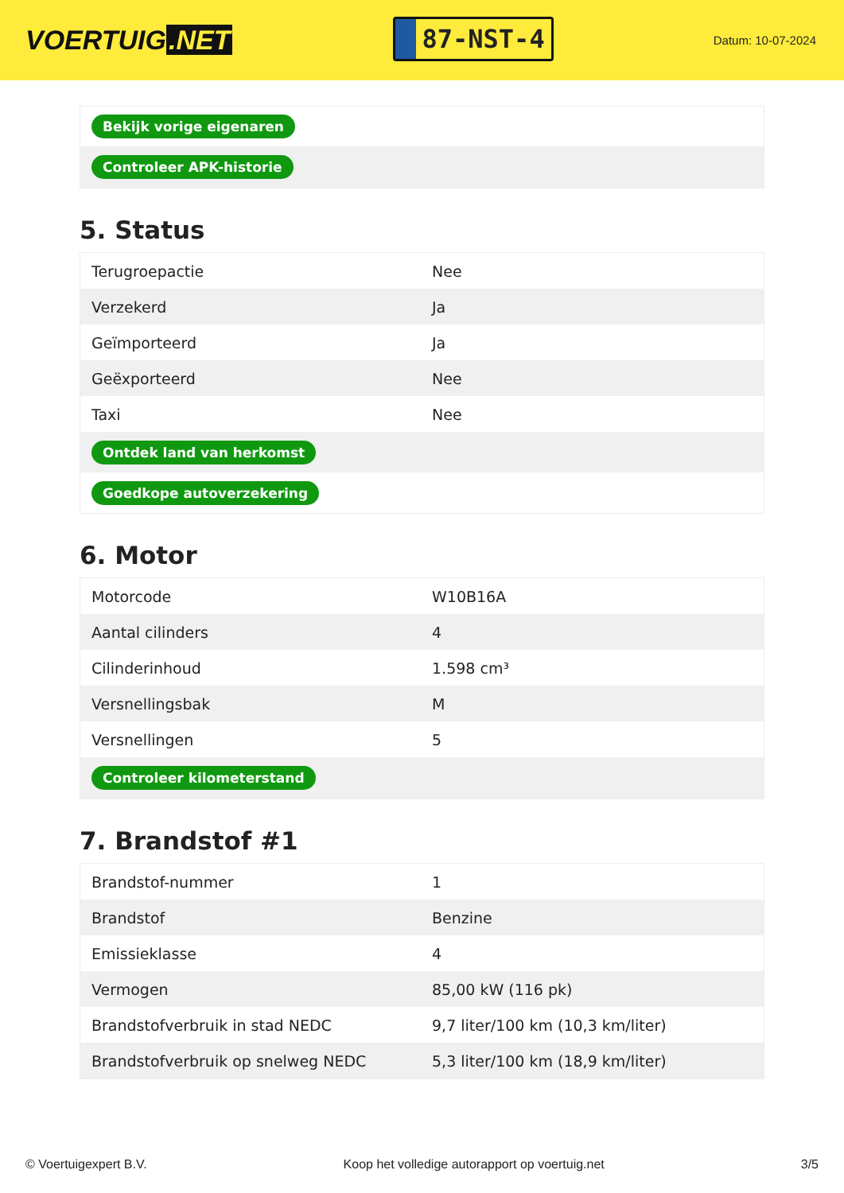VOERTUIG.NET
87-NST-4
Datum: 10-07-2024
| Bekijk vorige eigenaren |
| Controleer APK-historie |
5. Status
| Terugroepactie | Nee |
| Verzekerd | Ja |
| Geïmporteerd | Ja |
| Geëxporteerd | Nee |
| Taxi | Nee |
| Ontdek land van herkomst | |
| Goedkope autoverzekering | |
6. Motor
| Motorcode | W10B16A |
| Aantal cilinders | 4 |
| Cilinderinhoud | 1.598 cm³ |
| Versnellingsbak | M |
| Versnellingen | 5 |
| Controleer kilometerstand | |
7. Brandstof #1
| Brandstof-nummer | 1 |
| Brandstof | Benzine |
| Emissieklasse | 4 |
| Vermogen | 85,00 kW (116 pk) |
| Brandstofverbruik in stad NEDC | 9,7 liter/100 km (10,3 km/liter) |
| Brandstofverbruik op snelweg NEDC | 5,3 liter/100 km (18,9 km/liter) |
© Voertuigexpert B.V. Koop het volledige autorapport op voertuig.net 3/5